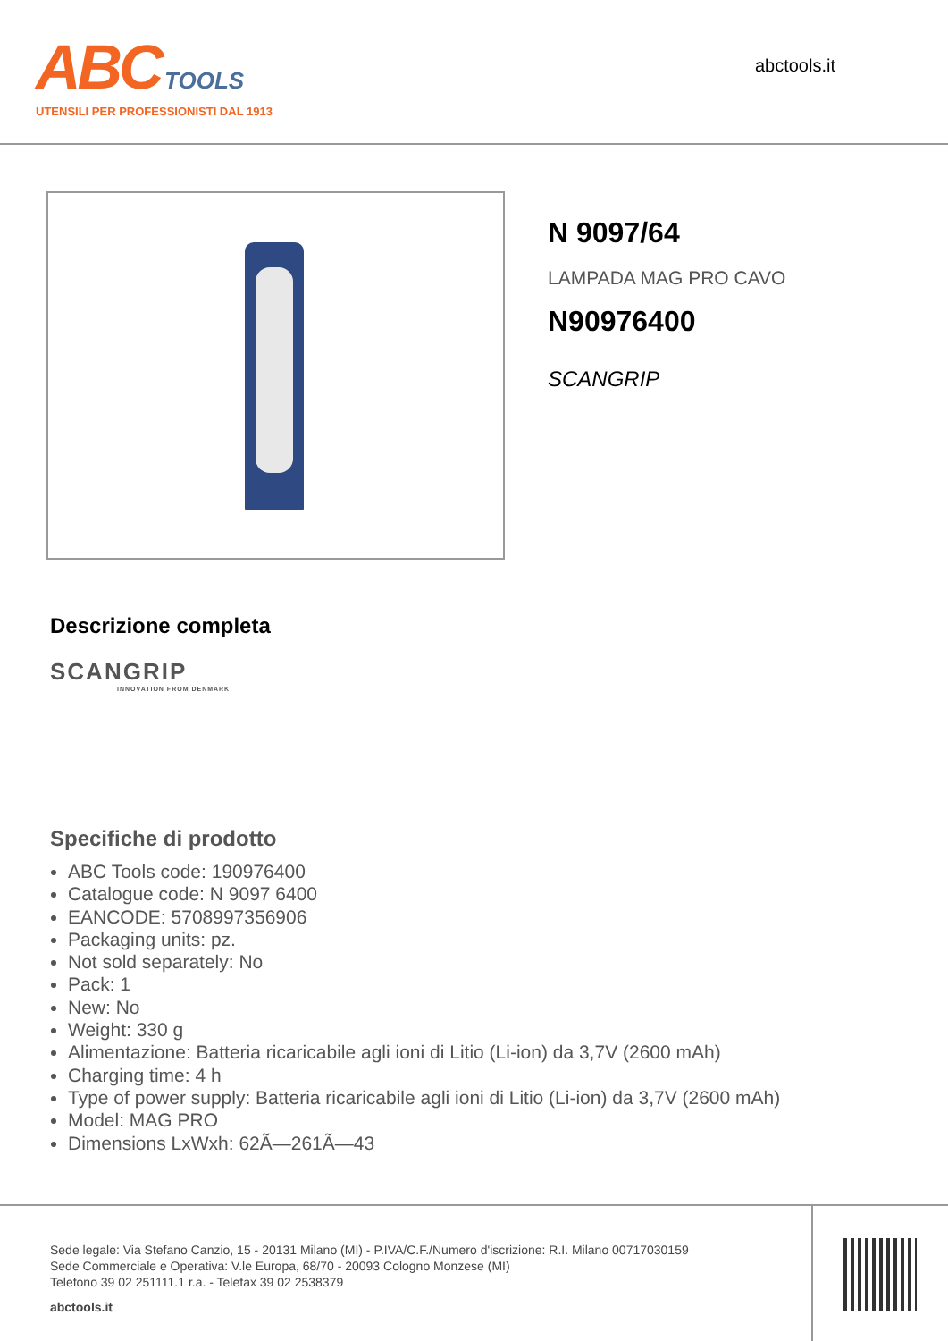ABC TOOLS
UTENSILI PER PROFESSIONISTI DAL 1913
abctools.it
N 9097/64
LAMPADA MAG PRO CAVO
N90976400
SCANGRIP
Descrizione completa
SCANGRIP
INNOVATION FROM DENMARK
Specifiche di prodotto
ABC Tools code: 190976400
Catalogue code: N 9097 6400
EANCODE: 5708997356906
Packaging units: pz.
Not sold separately: No
Pack: 1
New: No
Weight: 330 g
Alimentazione: Batteria ricaricabile agli ioni di Litio (Li-ion) da 3,7V (2600 mAh)
Charging time: 4 h
Type of power supply: Batteria ricaricabile agli ioni di Litio (Li-ion) da 3,7V (2600 mAh)
Model: MAG PRO
Dimensions LxWxh: 62Ã—261Ã—43
Sede legale: Via Stefano Canzio, 15 - 20131 Milano (MI) - P.IVA/C.F./Numero d'iscrizione: R.I. Milano 00717030159
Sede Commerciale e Operativa: V.le Europa, 68/70 - 20093 Cologno Monzese (MI)
Telefono 39 02 251111.1 r.a. - Telefax 39 02 2538379
abctools.it